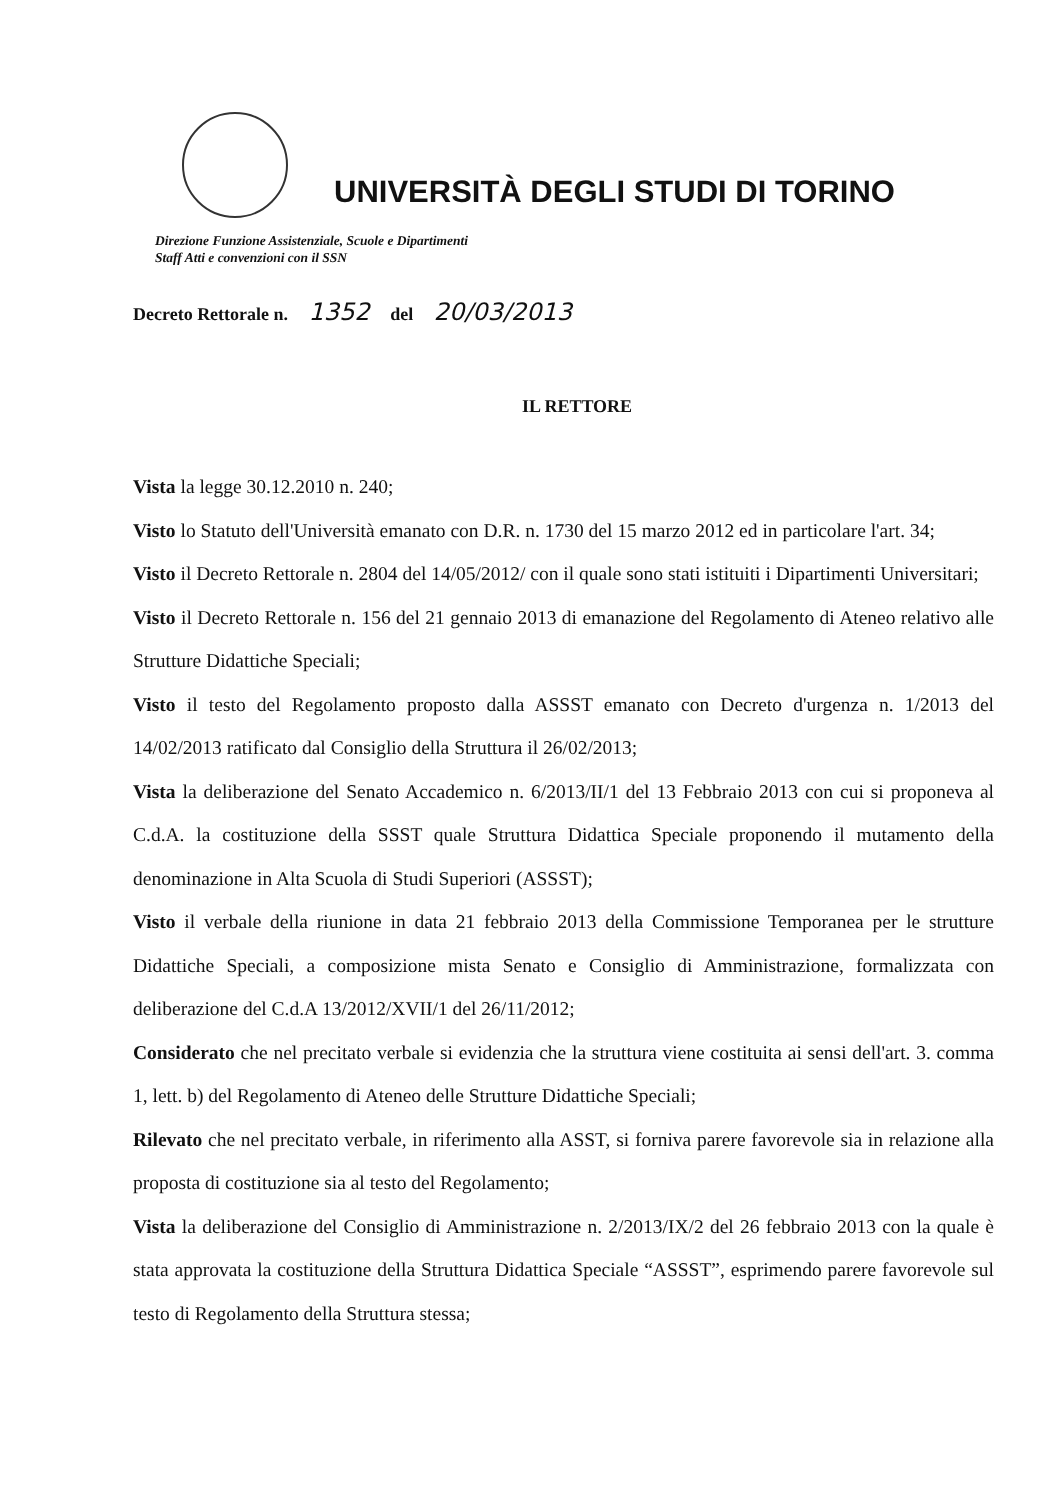UNIVERSITÀ DEGLI STUDI DI TORINO
Direzione Funzione Assistenziale, Scuole e Dipartimenti
Staff Atti e convenzioni con il SSN
Decreto Rettorale n. 1352 del 20/03/2013
IL RETTORE
Vista la legge 30.12.2010 n. 240;
Visto lo Statuto dell'Università emanato con D.R. n. 1730 del 15 marzo 2012 ed in particolare l'art. 34;
Visto il Decreto Rettorale n. 2804 del 14/05/2012/ con il quale sono stati istituiti i Dipartimenti Universitari;
Visto il Decreto Rettorale n. 156 del 21 gennaio 2013 di emanazione del Regolamento di Ateneo relativo alle Strutture Didattiche Speciali;
Visto il testo del Regolamento proposto dalla ASSST emanato con Decreto d'urgenza n. 1/2013 del 14/02/2013 ratificato dal Consiglio della Struttura il 26/02/2013;
Vista la deliberazione del Senato Accademico n. 6/2013/II/1 del 13 Febbraio 2013 con cui si proponeva al C.d.A. la costituzione della SSST quale Struttura Didattica Speciale proponendo il mutamento della denominazione in Alta Scuola di Studi Superiori (ASSST);
Visto il verbale della riunione in data 21 febbraio 2013 della Commissione Temporanea per le strutture Didattiche Speciali, a composizione mista Senato e Consiglio di Amministrazione, formalizzata con deliberazione del C.d.A 13/2012/XVII/1 del 26/11/2012;
Considerato che nel precitato verbale si evidenzia che la struttura viene costituita ai sensi dell'art. 3. comma 1, lett. b) del Regolamento di Ateneo delle Strutture Didattiche Speciali;
Rilevato che nel precitato verbale, in riferimento alla ASST, si forniva parere favorevole sia in relazione alla proposta di costituzione sia al testo del Regolamento;
Vista la deliberazione del Consiglio di Amministrazione n. 2/2013/IX/2 del 26 febbraio 2013 con la quale è stata approvata la costituzione della Struttura Didattica Speciale “ASSST”, esprimendo parere favorevole sul testo di Regolamento della Struttura stessa;